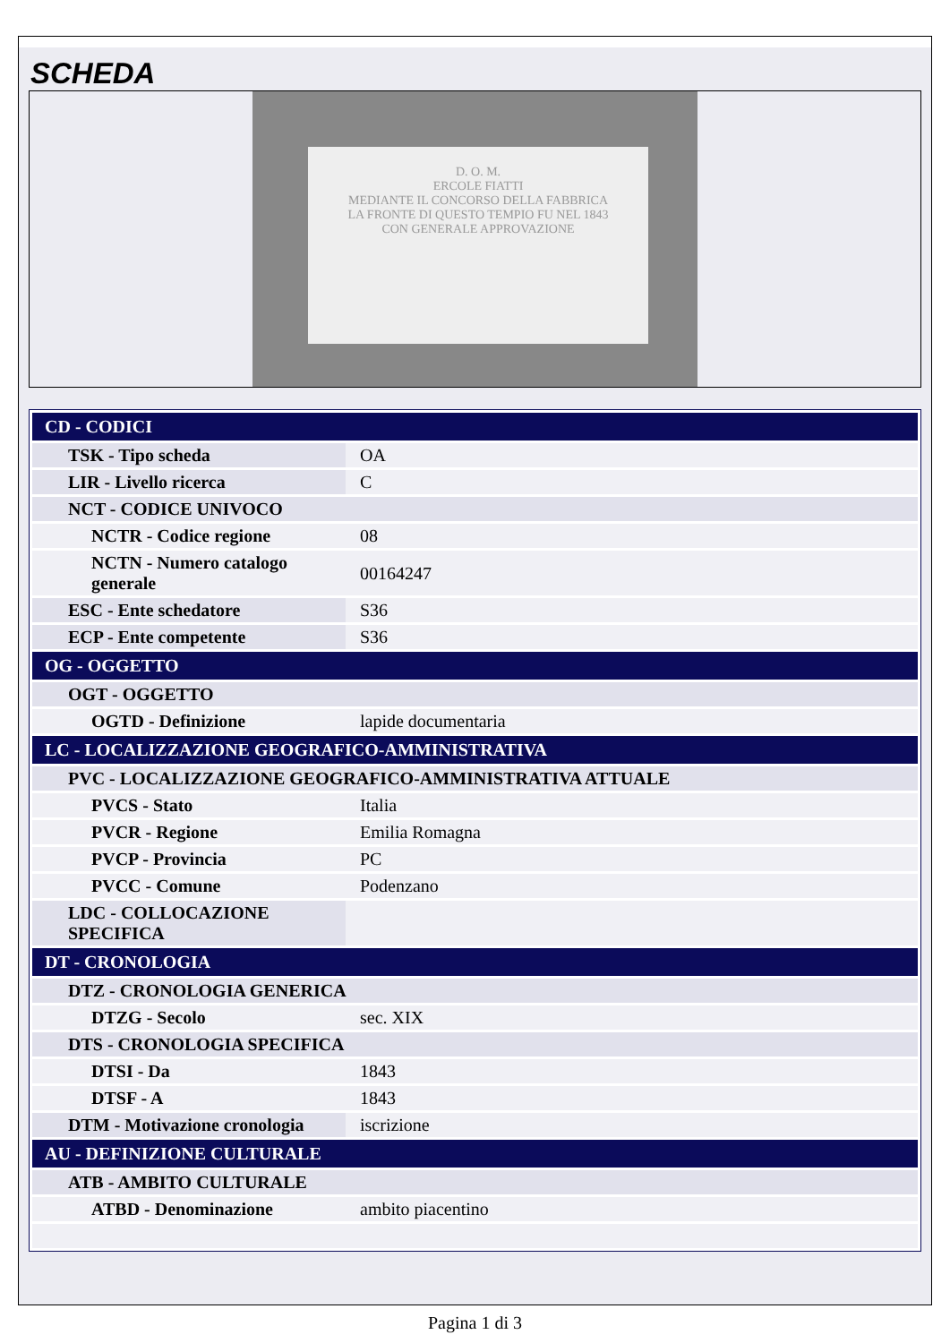SCHEDA
D. O. M.
ERCOLE FIATTI
MEDIANTE IL CONCORSO DELLA FABBRICA
LA FRONTE DI QUESTO TEMPIO FU NEL 1843
CON GENERALE APPROVAZIONE
| CD - CODICI | |
| TSK - Tipo scheda | OA |
| LIR - Livello ricerca | C |
| NCT - CODICE UNIVOCO | |
| NCTR - Codice regione | 08 |
| NCTN - Numero catalogo generale | 00164247 |
| ESC - Ente schedatore | S36 |
| ECP - Ente competente | S36 |
| OG - OGGETTO | |
| OGT - OGGETTO | |
| OGTD - Definizione | lapide documentaria |
| LC - LOCALIZZAZIONE GEOGRAFICO-AMMINISTRATIVA | |
| PVC - LOCALIZZAZIONE GEOGRAFICO-AMMINISTRATIVA ATTUALE | |
| PVCS - Stato | Italia |
| PVCR - Regione | Emilia Romagna |
| PVCP - Provincia | PC |
| PVCC - Comune | Podenzano |
| LDC - COLLOCAZIONE SPECIFICA | |
| DT - CRONOLOGIA | |
| DTZ - CRONOLOGIA GENERICA | |
| DTZG - Secolo | sec. XIX |
| DTS - CRONOLOGIA SPECIFICA | |
| DTSI - Da | 1843 |
| DTSF - A | 1843 |
| DTM - Motivazione cronologia | iscrizione |
| AU - DEFINIZIONE CULTURALE | |
| ATB - AMBITO CULTURALE | |
| ATBD - Denominazione | ambito piacentino |
Pagina 1 di 3